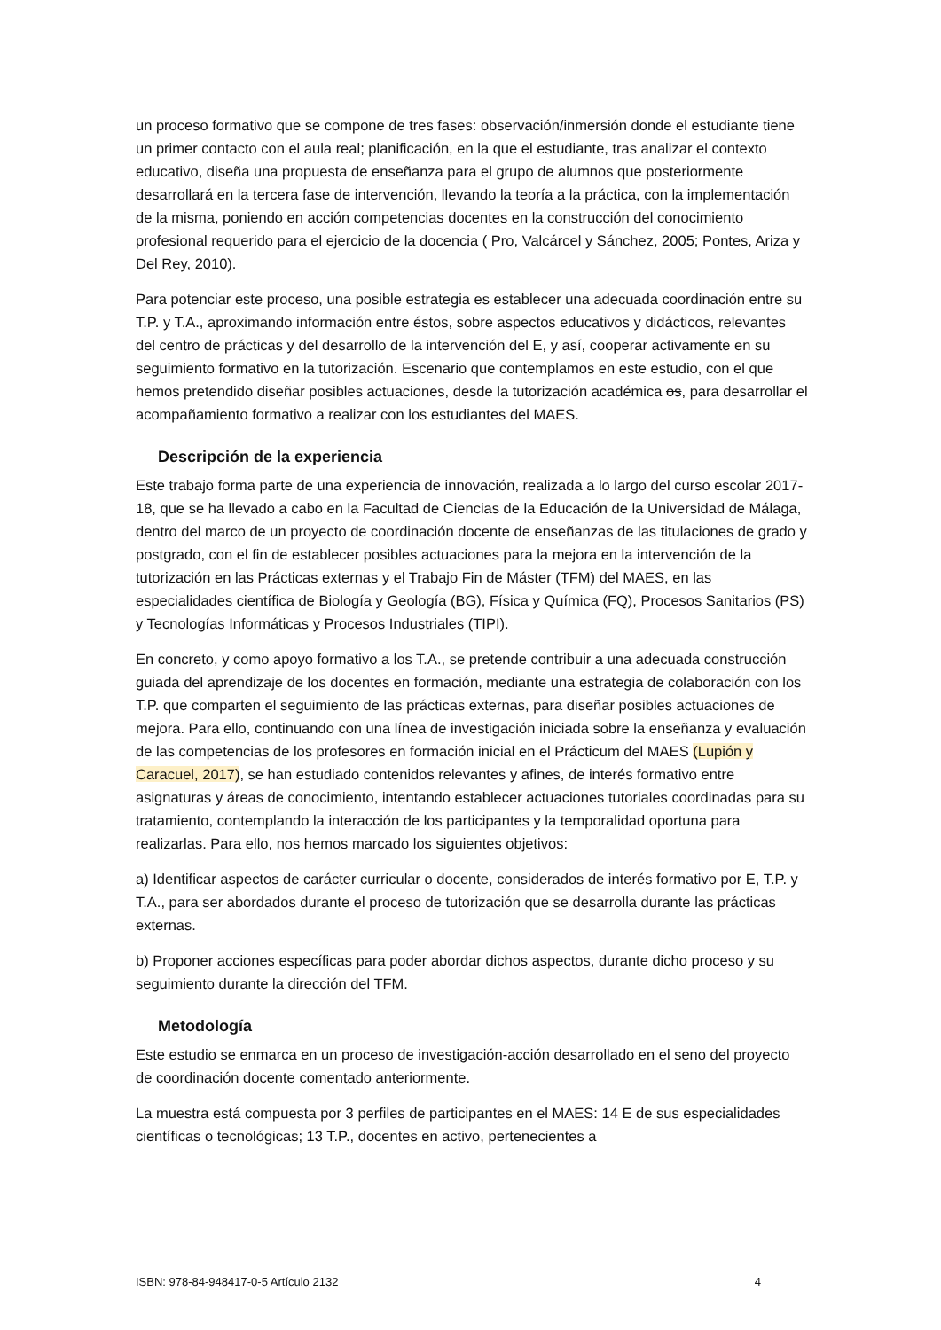un proceso formativo que se compone de tres fases: observación/inmersión donde el estudiante tiene un primer contacto con el aula real; planificación, en la que el estudiante, tras analizar el contexto educativo, diseña una propuesta de enseñanza para el grupo de alumnos que posteriormente desarrollará en la tercera fase de intervención, llevando la teoría a la práctica, con la implementación de la misma, poniendo en acción competencias docentes en la construcción del conocimiento profesional requerido para el ejercicio de la docencia ( Pro, Valcárcel y Sánchez, 2005; Pontes, Ariza y Del Rey, 2010).
Para potenciar este proceso, una posible estrategia es establecer una adecuada coordinación entre su T.P. y T.A., aproximando información entre éstos, sobre aspectos educativos y didácticos, relevantes del centro de prácticas y del desarrollo de la intervención del E, y así, cooperar activamente en su seguimiento formativo en la tutorización. Escenario que contemplamos en este estudio, con el que hemos pretendido diseñar posibles actuaciones, desde la tutorización académica os, para desarrollar el acompañamiento formativo a realizar con los estudiantes del MAES.
Descripción de la experiencia
Este trabajo forma parte de una experiencia de innovación, realizada a lo largo del curso escolar 2017-18, que se ha llevado a cabo en la Facultad de Ciencias de la Educación de la Universidad de Málaga, dentro del marco de un proyecto de coordinación docente de enseñanzas de las titulaciones de grado y postgrado, con el fin de establecer posibles actuaciones para la mejora en la intervención de la tutorización en las Prácticas externas y el Trabajo Fin de Máster (TFM) del MAES, en las especialidades científica de Biología y Geología (BG), Física y Química (FQ), Procesos Sanitarios (PS) y Tecnologías Informáticas y Procesos Industriales (TIPI).
En concreto, y como apoyo formativo a los T.A., se pretende contribuir a una adecuada construcción guiada del aprendizaje de los docentes en formación, mediante una estrategia de colaboración con los T.P. que comparten el seguimiento de las prácticas externas, para diseñar posibles actuaciones de mejora. Para ello, continuando con una línea de investigación iniciada sobre la enseñanza y evaluación de las competencias de los profesores en formación inicial en el Prácticum del MAES (Lupión y Caracuel, 2017), se han estudiado contenidos relevantes y afines, de interés formativo entre asignaturas y áreas de conocimiento, intentando establecer actuaciones tutoriales coordinadas para su tratamiento, contemplando la interacción de los participantes y la temporalidad oportuna para realizarlas. Para ello, nos hemos marcado los siguientes objetivos:
a) Identificar aspectos de carácter curricular o docente, considerados de interés formativo por E, T.P. y T.A., para ser abordados durante el proceso de tutorización que se desarrolla durante las prácticas externas.
b) Proponer acciones específicas para poder abordar dichos aspectos, durante dicho proceso y su seguimiento durante la dirección del TFM.
Metodología
Este estudio se enmarca en un proceso de investigación-acción desarrollado en el seno del proyecto de coordinación docente comentado anteriormente.
La muestra está compuesta por 3 perfiles de participantes en el MAES: 14 E de sus especialidades científicas o tecnológicas; 13 T.P., docentes en activo, pertenecientes a
ISBN: 978-84-948417-0-5 Artículo 2132 4